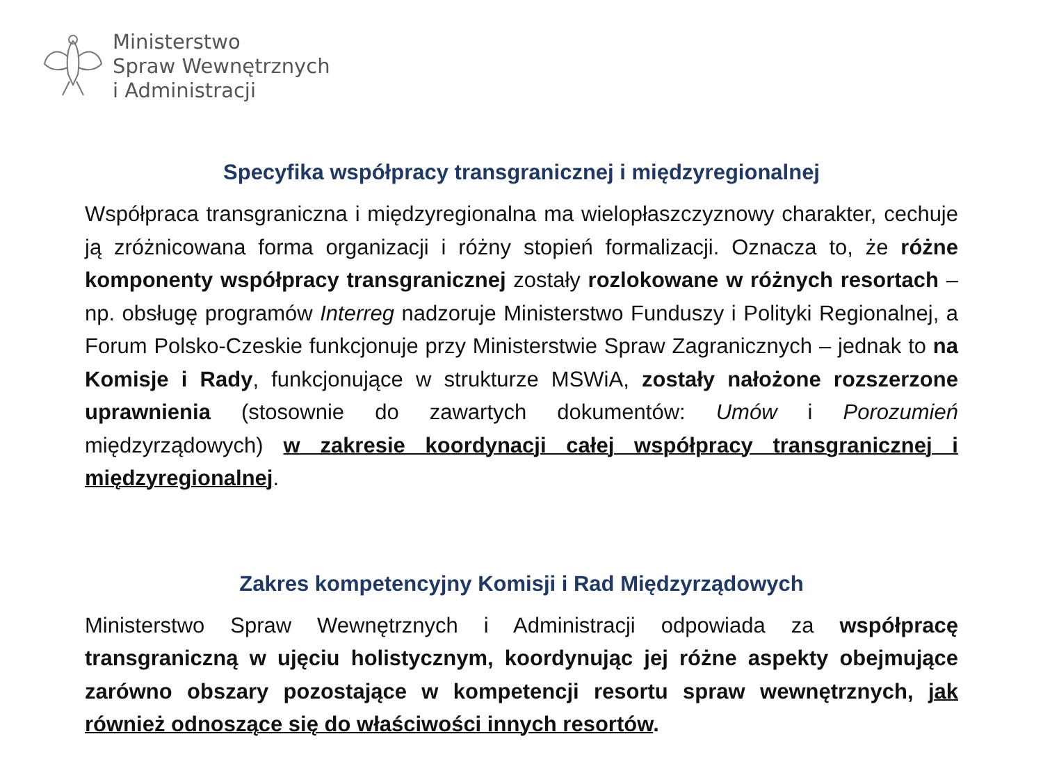Ministerstwo
Spraw Wewnętrznych
i Administracji
Specyfika współpracy transgranicznej i międzyregionalnej
Współpraca transgraniczna i międzyregionalna ma wielopłaszczyznowy charakter, cechuje ją zróżnicowana forma organizacji i różny stopień formalizacji. Oznacza to, że różne komponenty współpracy transgranicznej zostały rozlokowane w różnych resortach – np. obsługę programów Interreg nadzoruje Ministerstwo Funduszy i Polityki Regionalnej, a Forum Polsko-Czeskie funkcjonuje przy Ministerstwie Spraw Zagranicznych – jednak to na Komisje i Rady, funkcjonujące w strukturze MSWiA, zostały nałożone rozszerzone uprawnienia (stosownie do zawartych dokumentów: Umów i Porozumień międzyrządowych) w zakresie koordynacji całej współpracy transgranicznej i międzyregionalnej.
Zakres kompetencyjny Komisji i Rad Międzyrządowych
Ministerstwo Spraw Wewnętrznych i Administracji odpowiada za współpracę transgraniczną w ujęciu holistycznym, koordynując jej różne aspekty obejmujące zarówno obszary pozostające w kompetencji resortu spraw wewnętrznych, jak również odnoszące się do właściwości innych resortów.